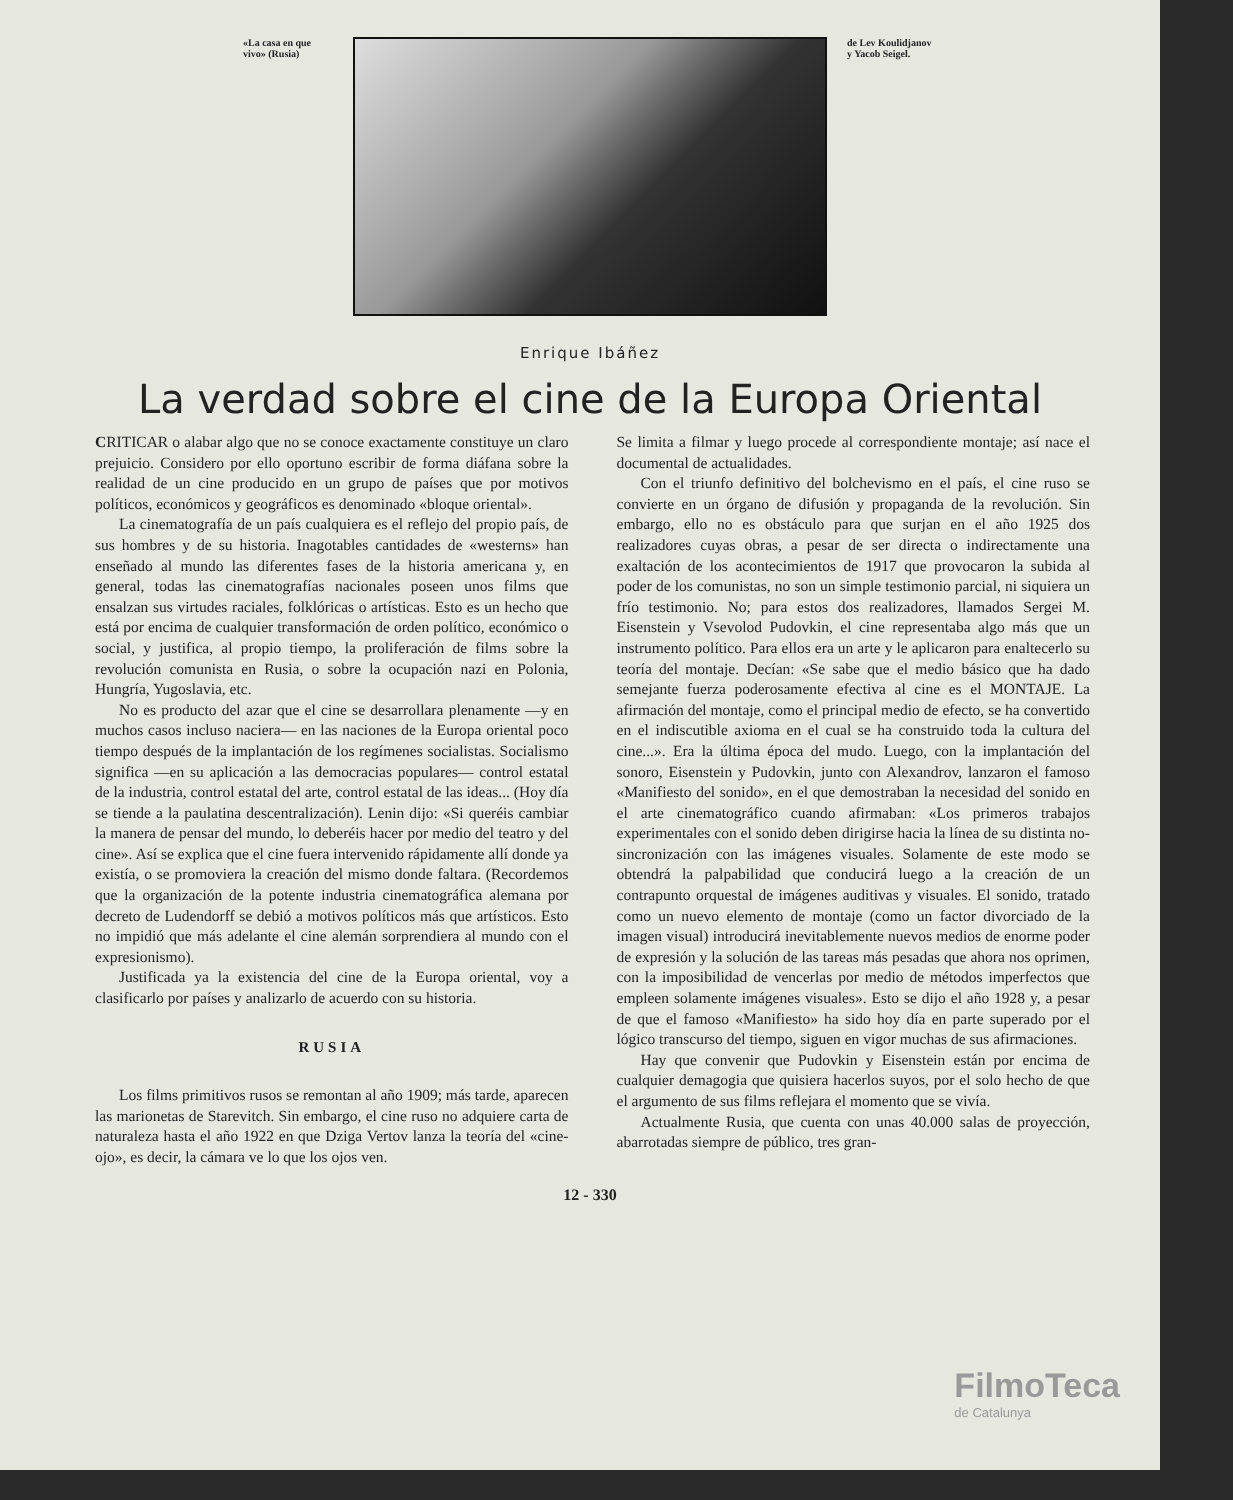«La casa en que vivo» (Rusia)
de Lev Koulidjanov y Yacob Seigel.
Enrique Ibáñez
La verdad sobre el cine de la Europa Oriental
CRITICAR o alabar algo que no se conoce exactamente constituye un claro prejuicio. Considero por ello oportuno escribir de forma diáfana sobre la realidad de un cine producido en un grupo de países que por motivos políticos, económicos y geográficos es denominado «bloque oriental».
La cinematografía de un país cualquiera es el reflejo del propio país, de sus hombres y de su historia. Inagotables cantidades de «westerns» han enseñado al mundo las diferentes fases de la historia americana y, en general, todas las cinematografías nacionales poseen unos films que ensalzan sus virtudes raciales, folklóricas o artísticas. Esto es un hecho que está por encima de cualquier transformación de orden político, económico o social, y justifica, al propio tiempo, la proliferación de films sobre la revolución comunista en Rusia, o sobre la ocupación nazi en Polonia, Hungría, Yugoslavia, etc.
No es producto del azar que el cine se desarrollara plenamente —y en muchos casos incluso naciera— en las naciones de la Europa oriental poco tiempo después de la implantación de los regímenes socialistas. Socialismo significa —en su aplicación a las democracias populares— control estatal de la industria, control estatal del arte, control estatal de las ideas... (Hoy día se tiende a la paulatina descentralización). Lenin dijo: «Si queréis cambiar la manera de pensar del mundo, lo deberéis hacer por medio del teatro y del cine». Así se explica que el cine fuera intervenido rápidamente allí donde ya existía, o se promoviera la creación del mismo donde faltara. (Recordemos que la organización de la potente industria cinematográfica alemana por decreto de Ludendorff se debió a motivos políticos más que artísticos. Esto no impidió que más adelante el cine alemán sorprendiera al mundo con el expresionismo).
Justificada ya la existencia del cine de la Europa oriental, voy a clasificarlo por países y analizarlo de acuerdo con su historia.
RUSIA
Los films primitivos rusos se remontan al año 1909; más tarde, aparecen las marionetas de Starevitch. Sin embargo, el cine ruso no adquiere carta de naturaleza hasta el año 1922 en que Dziga Vertov lanza la teoría del «cine-ojo», es decir, la cámara ve lo que los ojos ven.
Se limita a filmar y luego procede al correspondiente montaje; así nace el documental de actualidades.
Con el triunfo definitivo del bolchevismo en el país, el cine ruso se convierte en un órgano de difusión y propaganda de la revolución. Sin embargo, ello no es obstáculo para que surjan en el año 1925 dos realizadores cuyas obras, a pesar de ser directa o indirectamente una exaltación de los acontecimientos de 1917 que provocaron la subida al poder de los comunistas, no son un simple testimonio parcial, ni siquiera un frío testimonio. No; para estos dos realizadores, llamados Sergei M. Eisenstein y Vsevolod Pudovkin, el cine representaba algo más que un instrumento político. Para ellos era un arte y le aplicaron para enaltecerlo su teoría del montaje. Decían: «Se sabe que el medio básico que ha dado semejante fuerza poderosamente efectiva al cine es el MONTAJE. La afirmación del montaje, como el principal medio de efecto, se ha convertido en el indiscutible axioma en el cual se ha construido toda la cultura del cine...». Era la última época del mudo. Luego, con la implantación del sonoro, Eisenstein y Pudovkin, junto con Alexandrov, lanzaron el famoso «Manifiesto del sonido», en el que demostraban la necesidad del sonido en el arte cinematográfico cuando afirmaban: «Los primeros trabajos experimentales con el sonido deben dirigirse hacia la línea de su distinta no-sincronización con las imágenes visuales. Solamente de este modo se obtendrá la palpabilidad que conducirá luego a la creación de un contrapunto orquestal de imágenes auditivas y visuales. El sonido, tratado como un nuevo elemento de montaje (como un factor divorciado de la imagen visual) introducirá inevitablemente nuevos medios de enorme poder de expresión y la solución de las tareas más pesadas que ahora nos oprimen, con la imposibilidad de vencerlas por medio de métodos imperfectos que empleen solamente imágenes visuales». Esto se dijo el año 1928 y, a pesar de que el famoso «Manifiesto» ha sido hoy día en parte superado por el lógico transcurso del tiempo, siguen en vigor muchas de sus afirmaciones.
Hay que convenir que Pudovkin y Eisenstein están por encima de cualquier demagogia que quisiera hacerlos suyos, por el solo hecho de que el argumento de sus films reflejara el momento que se vivía.
Actualmente Rusia, que cuenta con unas 40.000 salas de proyección, abarrotadas siempre de público, tres gran-
12 - 330
FilmoTeca
de Catalunya